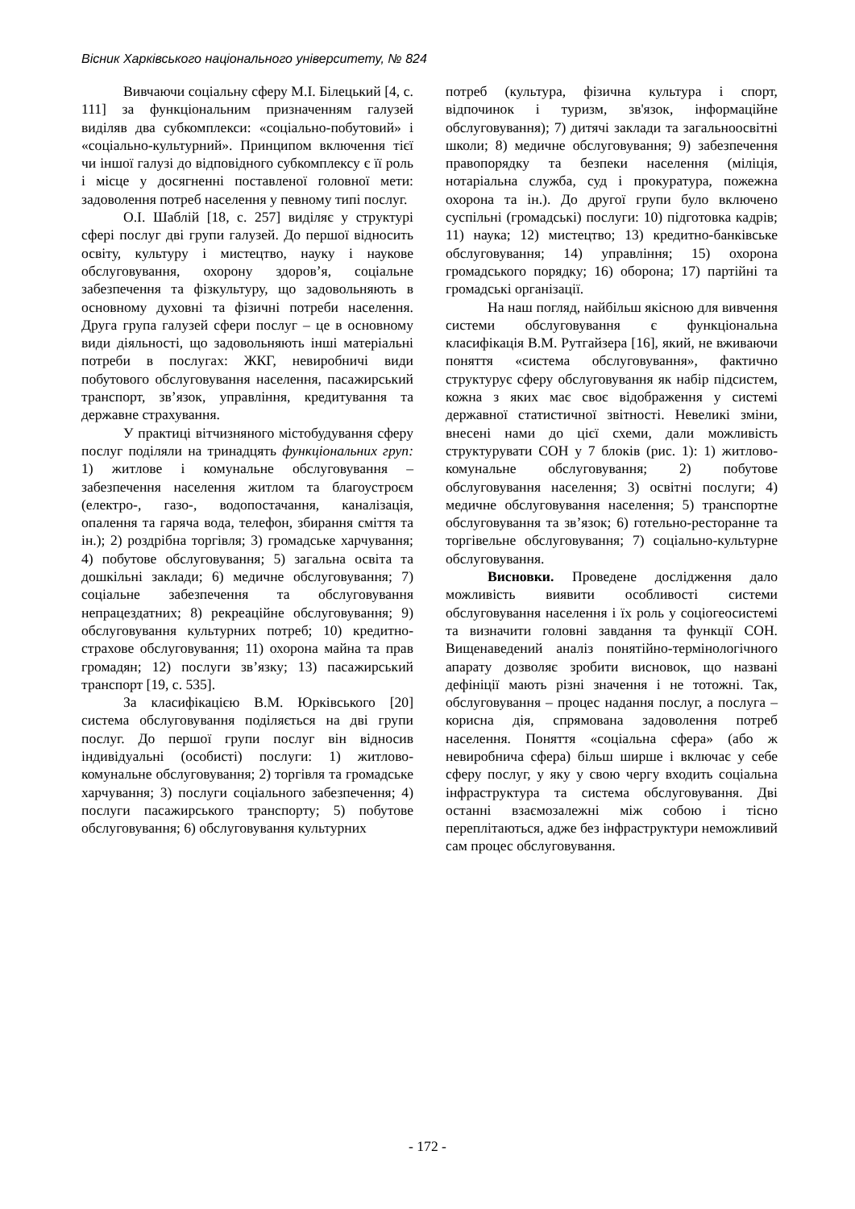Вісник Харківського національного університету, № 824
Вивчаючи соціальну сферу М.І. Білецький [4, с. 111] за функціональним призначенням галузей виділяв два субкомплекси: «соціально-побутовий» і «соціально-культурний». Принципом включення тієї чи іншої галузі до відповідного субкомплексу є її роль і місце у досягненні поставленої головної мети: задоволення потреб населення у певному типі послуг.
О.І. Шаблій [18, с. 257] виділяє у структурі сфері послуг дві групи галузей. До першої відносить освіту, культуру і мистецтво, науку і наукове обслуговування, охорону здоров’я, соціальне забезпечення та фізкультуру, що задовольняють в основному духовні та фізичні потреби населення. Друга група галузей сфери послуг – це в основному види діяльності, що задовольняють інші матеріальні потреби в послугах: ЖКГ, невиробничі види побутового обслуговування населення, пасажирський транспорт, зв’язок, управління, кредитування та державне страхування.
У практиці вітчизняного містобудування сферу послуг поділяли на тринадцять функціональних груп: 1) житлове і комунальне обслуговування – забезпечення населення житлом та благоустроєм (електро-, газо-, водопостачання, каналізація, опалення та гаряча вода, телефон, збирання сміття та ін.); 2) роздрібна торгівля; 3) громадське харчування; 4) побутове обслуговування; 5) загальна освіта та дошкільні заклади; 6) медичне обслуговування; 7) соціальне забезпечення та обслуговування непрацездатних; 8) рекреаційне обслуговування; 9) обслуговування культурних потреб; 10) кредитно-страхове обслуговування; 11) охорона майна та прав громадян; 12) послуги зв’язку; 13) пасажирський транспорт [19, с. 535].
За класифікацією В.М. Юрківського [20] система обслуговування поділяється на дві групи послуг. До першої групи послуг він відносив індивідуальні (особисті) послуги: 1) житлово-комунальне обслуговування; 2) торгівля та громадське харчування; 3) послуги соціального забезпечення; 4) послуги пасажирського транспорту; 5) побутове обслуговування; 6) обслуговування культурних
потреб (культура, фізична культура і спорт, відпочинок і туризм, зв'язок, інформаційне обслуговування); 7) дитячі заклади та загальноосвітні школи; 8) медичне обслуговування; 9) забезпечення правопорядку та безпеки населення (міліція, нотаріальна служба, суд і прокуратура, пожежна охорона та ін.). До другої групи було включено суспільні (громадські) послуги: 10) підготовка кадрів; 11) наука; 12) мистецтво; 13) кредитно-банківське обслуговування; 14) управління; 15) охорона громадського порядку; 16) оборона; 17) партійні та громадські організації.
На наш погляд, найбільш якісною для вивчення системи обслуговування є функціональна класифікація В.М. Рутгайзера [16], який, не вживаючи поняття «система обслуговування», фактично структурує сферу обслуговування як набір підсистем, кожна з яких має своє відображення у системі державної статистичної звітності. Невеликі зміни, внесені нами до цієї схеми, дали можливість структурувати СОН у 7 блоків (рис. 1): 1) житлово-комунальне обслуговування; 2) побутове обслуговування населення; 3) освітні послуги; 4) медичне обслуговування населення; 5) транспортне обслуговування та зв’язок; 6) готельно-ресторанне та торгівельне обслуговування; 7) соціально-культурне обслуговування.
Висновки. Проведене дослідження дало можливість виявити особливості системи обслуговування населення і їх роль у соціогеосистемі та визначити головні завдання та функції СОН. Вищенаведений аналіз понятійно-термінологічного апарату дозволяє зробити висновок, що названі дефініції мають різні значення і не тотожні. Так, обслуговування – процес надання послуг, а послуга – корисна дія, спрямована задоволення потреб населення. Поняття «соціальна сфера» (або ж невиробнича сфера) більш ширше і включає у себе сферу послуг, у яку у свою чергу входить соціальна інфраструктура та система обслуговування. Дві останні взаємозалежні між собою і тісно переплітаються, адже без інфраструктури неможливий сам процес обслуговування.
- 172 -